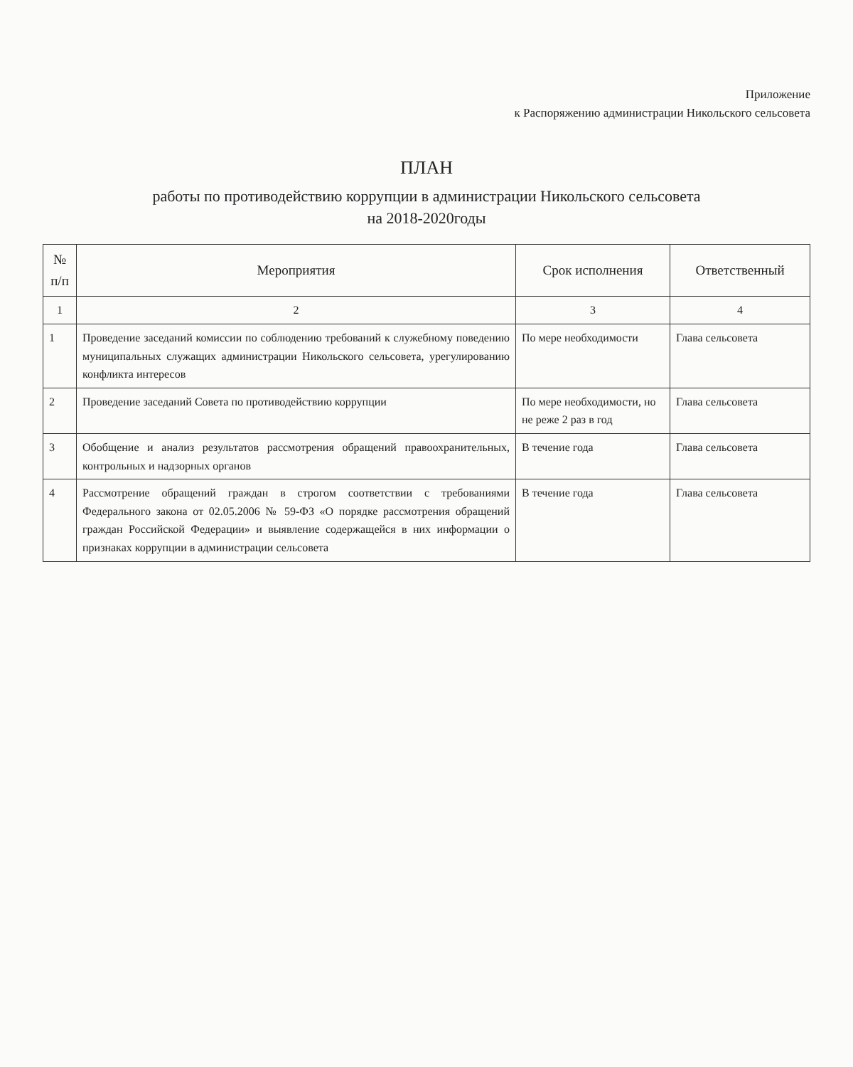Приложение
к Распоряжению администрации Никольского сельсовета
ПЛАН
работы по противодействию коррупции в администрации Никольского сельсовета
на 2018-2020годы
| № п/п | Мероприятия | Срок исполнения | Ответственный |
| --- | --- | --- | --- |
| 1 | 2 | 3 | 4 |
| 1 | Проведение заседаний комиссии по соблюдению требований к служебному поведению муниципальных служащих администрации Никольского сельсовета, урегулированию конфликта интересов | По мере необходимости | Глава сельсовета |
| 2 | Проведение заседаний Совета по противодействию коррупции | По мере необходимости, но не реже 2 раз в год | Глава сельсовета |
| 3 | Обобщение и анализ результатов рассмотрения обращений правоохранительных, контрольных и надзорных органов | В течение года | Глава сельсовета |
| 4 | Рассмотрение обращений граждан в строгом соответствии с требованиями Федерального закона от 02.05.2006 № 59-ФЗ «О порядке рассмотрения обращений граждан Российской Федерации» и выявление содержащейся в них информации о признаках коррупции в администрации сельсовета | В течение года | Глава сельсовета |